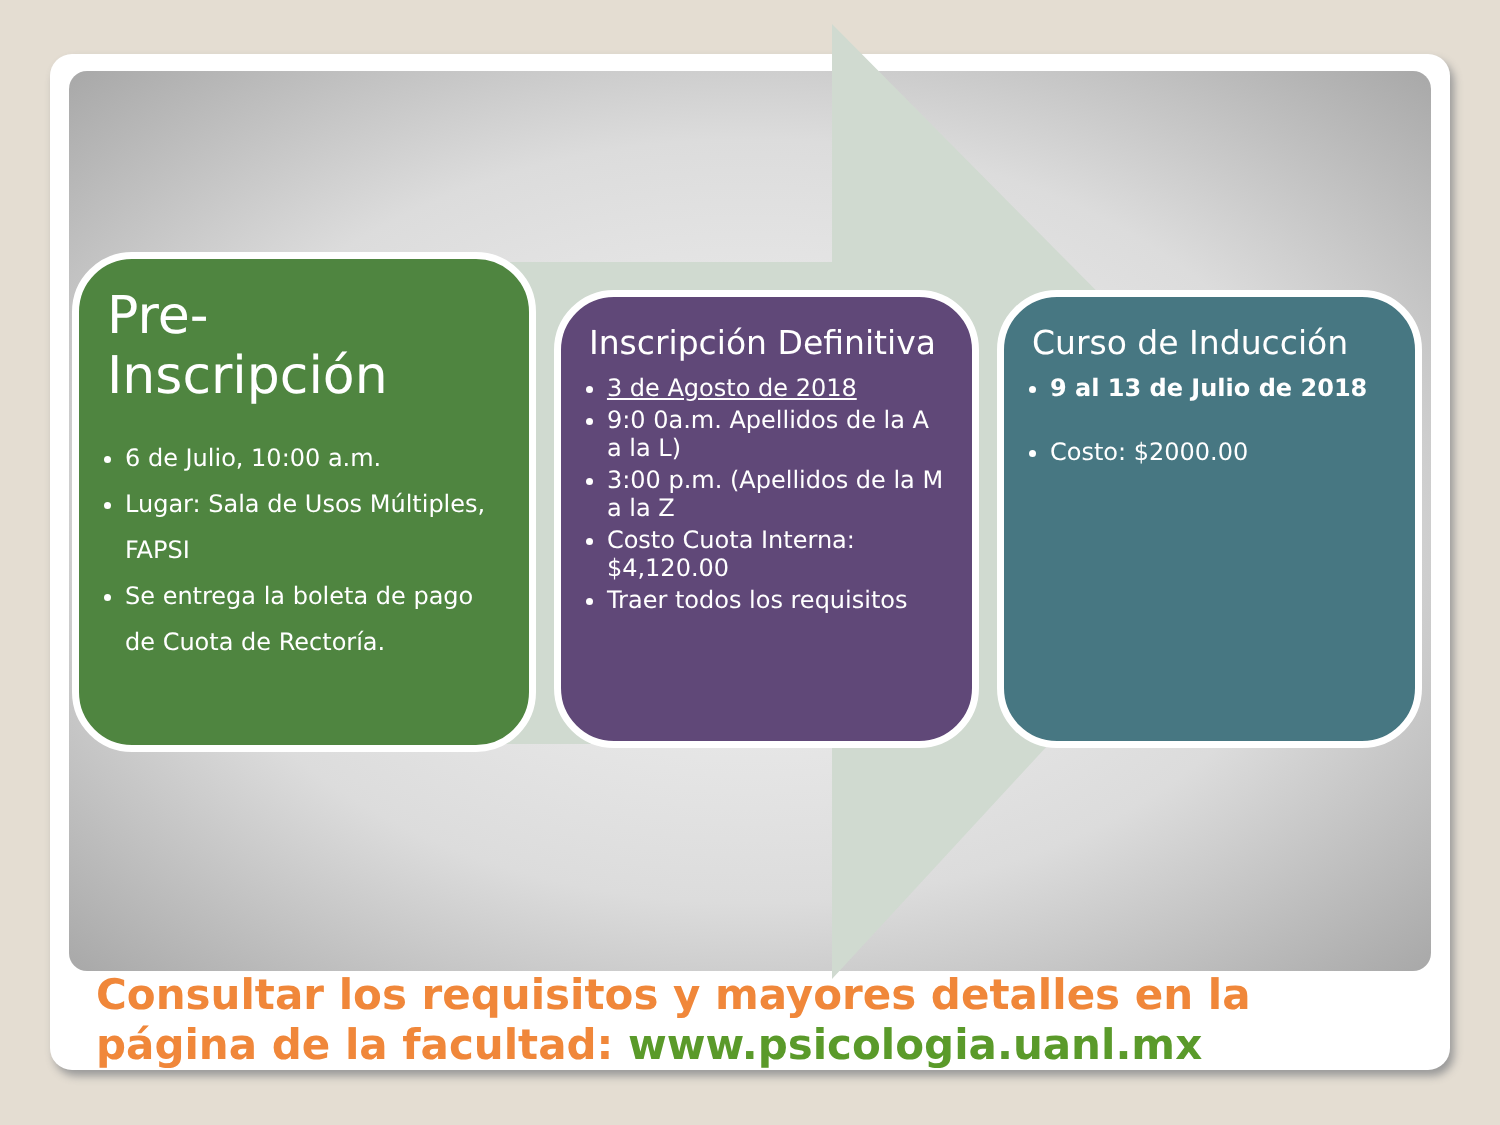Pre-
Inscripción
6 de Julio, 10:00 a.m.
Lugar: Sala de Usos Múltiples, FAPSI
Se entrega la boleta de pago de Cuota de Rectoría.
Inscripción Definitiva
3 de Agosto de 2018
9:0 0a.m. Apellidos de la A a la L)
3:00 p.m. (Apellidos de la M a la Z
Costo Cuota Interna: $4,120.00
Traer todos los requisitos
Curso de Inducción
9 al 13 de Julio de 2018
Costo: $2000.00
Consultar los requisitos y mayores detalles en la página de la facultad: www.psicologia.uanl.mx